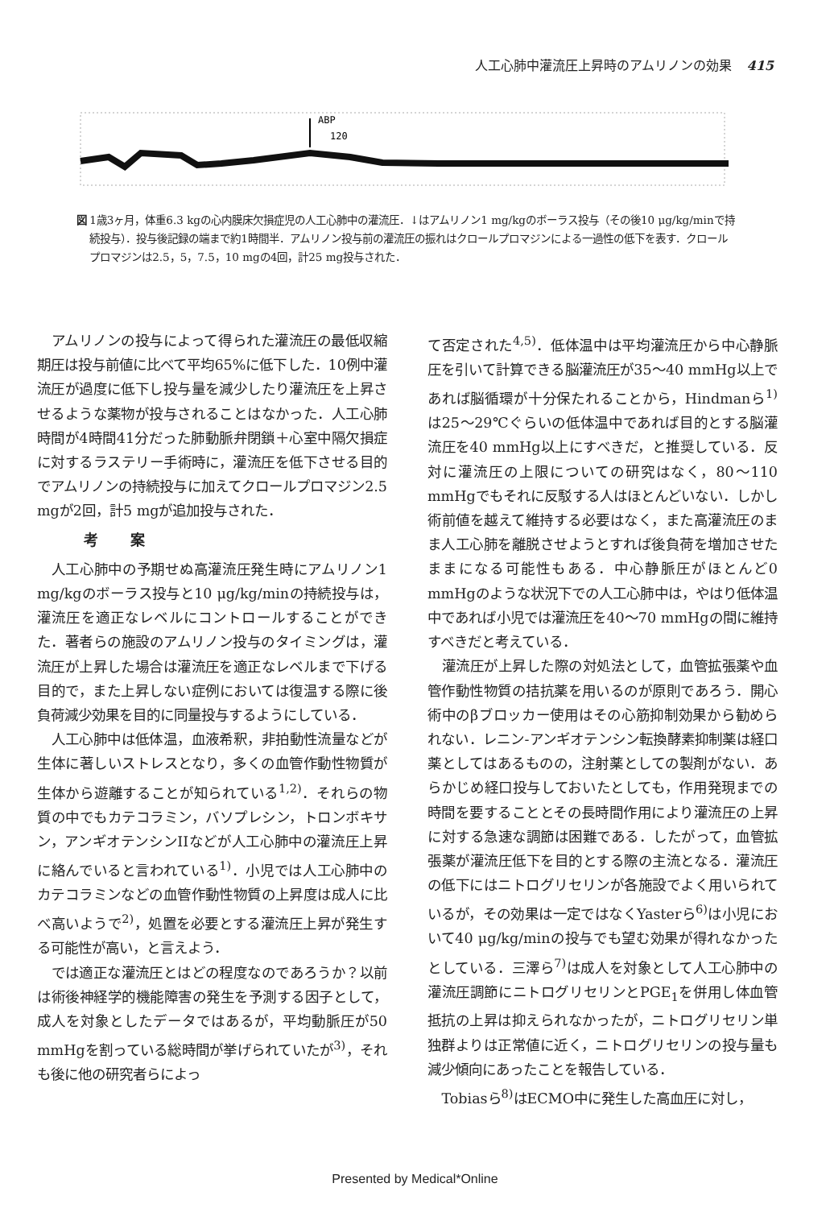人工心肺中灌流圧上昇時のアムリノンの効果 415
ABP
120
図 1歳3ヶ月，体重6.3 kgの心内膜床欠損症児の人工心肺中の灌流圧．↓はアムリノン1 mg/kgのボーラス投与（その後10 μg/kg/minで持続投与）．投与後記録の端まで約1時間半．アムリノン投与前の灌流圧の振れはクロールプロマジンによる一過性の低下を表す．クロールプロマジンは2.5，5，7.5，10 mgの4回，計25 mg投与された．
アムリノンの投与によって得られた灌流圧の最低収縮期圧は投与前値に比べて平均65%に低下した．10例中灌流圧が過度に低下し投与量を減少したり灌流圧を上昇させるような薬物が投与されることはなかった．人工心肺時間が4時間41分だった肺動脈弁閉鎖＋心室中隔欠損症に対するラステリー手術時に，灌流圧を低下させる目的でアムリノンの持続投与に加えてクロールプロマジン2.5 mgが2回，計5 mgが追加投与された．
　考案
人工心肺中の予期せぬ高灌流圧発生時にアムリノン1 mg/kgのボーラス投与と10 μg/kg/minの持続投与は，灌流圧を適正なレベルにコントロールすることができた．著者らの施設のアムリノン投与のタイミングは，灌流圧が上昇した場合は灌流圧を適正なレベルまで下げる目的で，また上昇しない症例においては復温する際に後負荷減少効果を目的に同量投与するようにしている．
人工心肺中は低体温，血液希釈，非拍動性流量などが生体に著しいストレスとなり，多くの血管作動性物質が生体から遊離することが知られている<sup>1,2)</sup>．それらの物質の中でもカテコラミン，バソプレシン，トロンボキサン，アンギオテンシンIIなどが人工心肺中の灌流圧上昇に絡んでいると言われている<sup>1)</sup>．小児では人工心肺中のカテコラミンなどの血管作動性物質の上昇度は成人に比べ高いようで<sup>2)</sup>，処置を必要とする灌流圧上昇が発生する可能性が高い，と言えよう．
では適正な灌流圧とはどの程度なのであろうか？以前は術後神経学的機能障害の発生を予測する因子として，成人を対象としたデータではあるが，平均動脈圧が50 mmHgを割っている総時間が挙げられていたが<sup>3)</sup>，それも後に他の研究者らによっ
て否定された<sup>4,5)</sup>．低体温中は平均灌流圧から中心静脈圧を引いて計算できる脳灌流圧が35〜40 mmHg以上であれば脳循環が十分保たれることから，Hindmanら<sup>1)</sup>は25〜29℃ぐらいの低体温中であれば目的とする脳灌流圧を40 mmHg以上にすべきだ，と推奨している．反対に灌流圧の上限についての研究はなく，80〜110 mmHgでもそれに反駁する人はほとんどいない．しかし術前値を越えて維持する必要はなく，また高灌流圧のまま人工心肺を離脱させようとすれば後負荷を増加させたままになる可能性もある．中心静脈圧がほとんど0 mmHgのような状況下での人工心肺中は，やはり低体温中であれば小児では灌流圧を40〜70 mmHgの間に維持すべきだと考えている．
灌流圧が上昇した際の対処法として，血管拡張薬や血管作動性物質の拮抗薬を用いるのが原則であろう．開心術中のβブロッカー使用はその心筋抑制効果から勧められない．レニン-アンギオテンシン転換酵素抑制薬は経口薬としてはあるものの，注射薬としての製剤がない．あらかじめ経口投与しておいたとしても，作用発現までの時間を要することとその長時間作用により灌流圧の上昇に対する急速な調節は困難である．したがって，血管拡張薬が灌流圧低下を目的とする際の主流となる．灌流圧の低下にはニトログリセリンが各施設でよく用いられているが，その効果は一定ではなくYasterら<sup>6)</sup>は小児において40 μg/kg/minの投与でも望む効果が得れなかったとしている．三澤ら<sup>7)</sup>は成人を対象として人工心肺中の灌流圧調節にニトログリセリンとPGE<sub>1</sub>を併用し体血管抵抗の上昇は抑えられなかったが，ニトログリセリン単独群よりは正常値に近く，ニトログリセリンの投与量も減少傾向にあったことを報告している．
Tobiasら<sup>8)</sup>はECMO中に発生した高血圧に対し，
Presented by Medical*Online